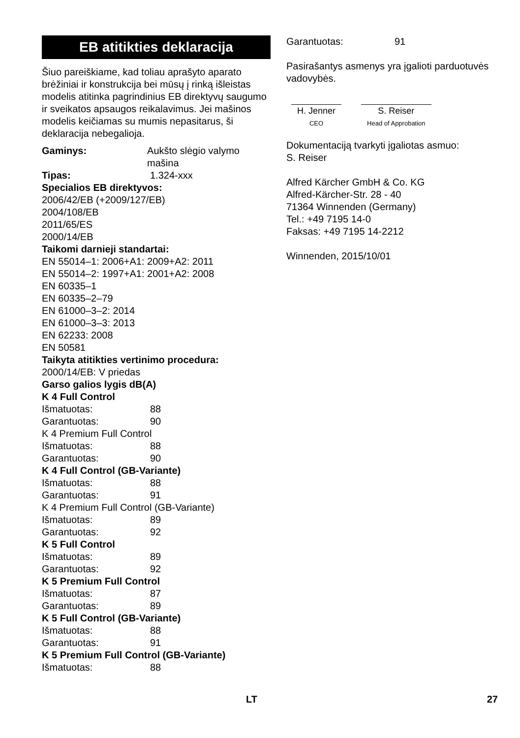EB atitikties deklaracija
Šiuo pareiškiame, kad toliau aprašyto aparato brėžiniai ir konstrukcija bei mūsų į rinką išleistas modelis atitinka pagrindinius EB direktyvų saugumo ir sveikatos apsaugos reikalavimus. Jei mašinos modelis keičiamas su mumis nepasitarus, ši deklaracija nebegalioja.
Gaminys: Aukšto slėgio valymo mašina
Tipas: 1.324-xxx
Specialios EB direktyvos:
2006/42/EB (+2009/127/EB)
2004/108/EB
2011/65/ES
2000/14/EB
Taikomi darnieji standartai:
EN 55014–1: 2006+A1: 2009+A2: 2011
EN 55014–2: 1997+A1: 2001+A2: 2008
EN 60335–1
EN 60335–2–79
EN 61000–3–2: 2014
EN 61000–3–3: 2013
EN 62233: 2008
EN 50581
Taikyta atitikties vertinimo procedura:
2000/14/EB: V priedas
Garso galios lygis dB(A)
K 4 Full Control
Išmatuotas: 88
Garantuotas: 90
K 4 Premium Full Control
Išmatuotas: 88
Garantuotas: 90
K 4 Full Control (GB-Variante)
Išmatuotas: 88
Garantuotas: 91
K 4 Premium Full Control (GB-Variante)
Išmatuotas: 89
Garantuotas: 92
K 5 Full Control
Išmatuotas: 89
Garantuotas: 92
K 5 Premium Full Control
Išmatuotas: 87
Garantuotas: 89
K 5 Full Control (GB-Variante)
Išmatuotas: 88
Garantuotas: 91
K 5 Premium Full Control (GB-Variante)
Išmatuotas: 88
Garantuotas: 91
Pasirašantys asmenys yra įgalioti parduotuvės vadovybės.
H. Jenner
CEO
S. Reiser
Head of Approbation
Dokumentaciją tvarkyti įgaliotas asmuo:
S. Reiser
Alfred Kärcher GmbH & Co. KG
Alfred-Kärcher-Str. 28 - 40
71364 Winnenden (Germany)
Tel.: +49 7195 14-0
Faksas: +49 7195 14-2212
Winnenden, 2015/10/01
LT 27